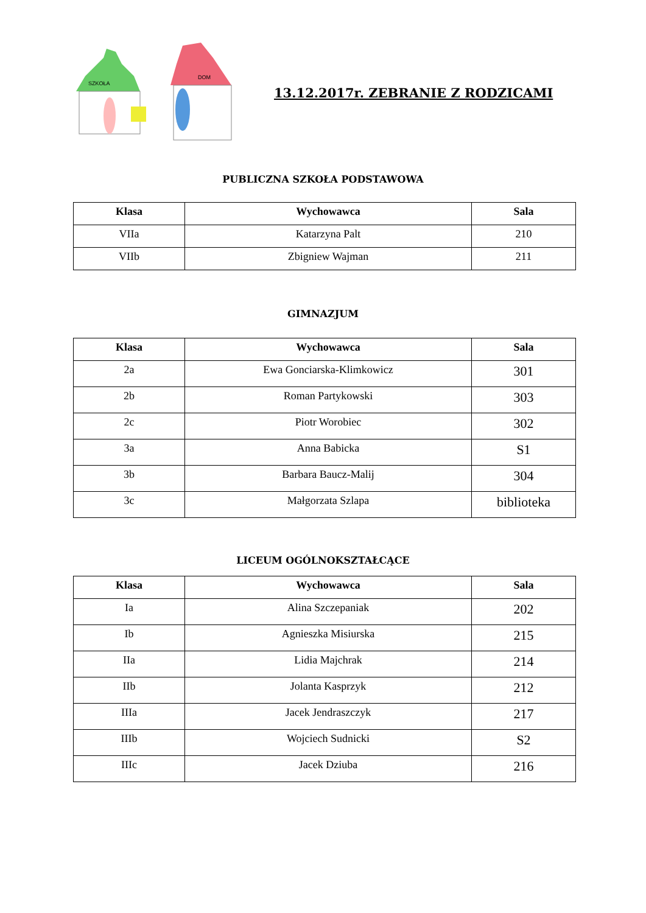SZKOŁA
DOM
13.12.2017r. ZEBRANIE Z RODZICAMI
PUBLICZNA SZKOŁA PODSTAWOWA
| Klasa | Wychowawca | Sala |
| --- | --- | --- |
| VIIa | Katarzyna Palt | 210 |
| VIIb | Zbigniew Wajman | 211 |
GIMNAZJUM
| Klasa | Wychowawca | Sala |
| --- | --- | --- |
| 2a | Ewa Gonciarska-Klimkowicz | 301 |
| 2b | Roman Partykowski | 303 |
| 2c | Piotr Worobiec | 302 |
| 3a | Anna Babicka | S1 |
| 3b | Barbara Baucz-Malij | 304 |
| 3c | Małgorzata Szlapa | biblioteka |
LICEUM OGÓLNOKSZTAŁCĄCE
| Klasa | Wychowawca | Sala |
| --- | --- | --- |
| Ia | Alina Szczepaniak | 202 |
| Ib | Agnieszka Misiurska | 215 |
| IIa | Lidia Majchrak | 214 |
| IIb | Jolanta Kasprzyk | 212 |
| IIIa | Jacek Jendraszczyk | 217 |
| IIIb | Wojciech Sudnicki | S2 |
| IIIc | Jacek Dziuba | 216 |